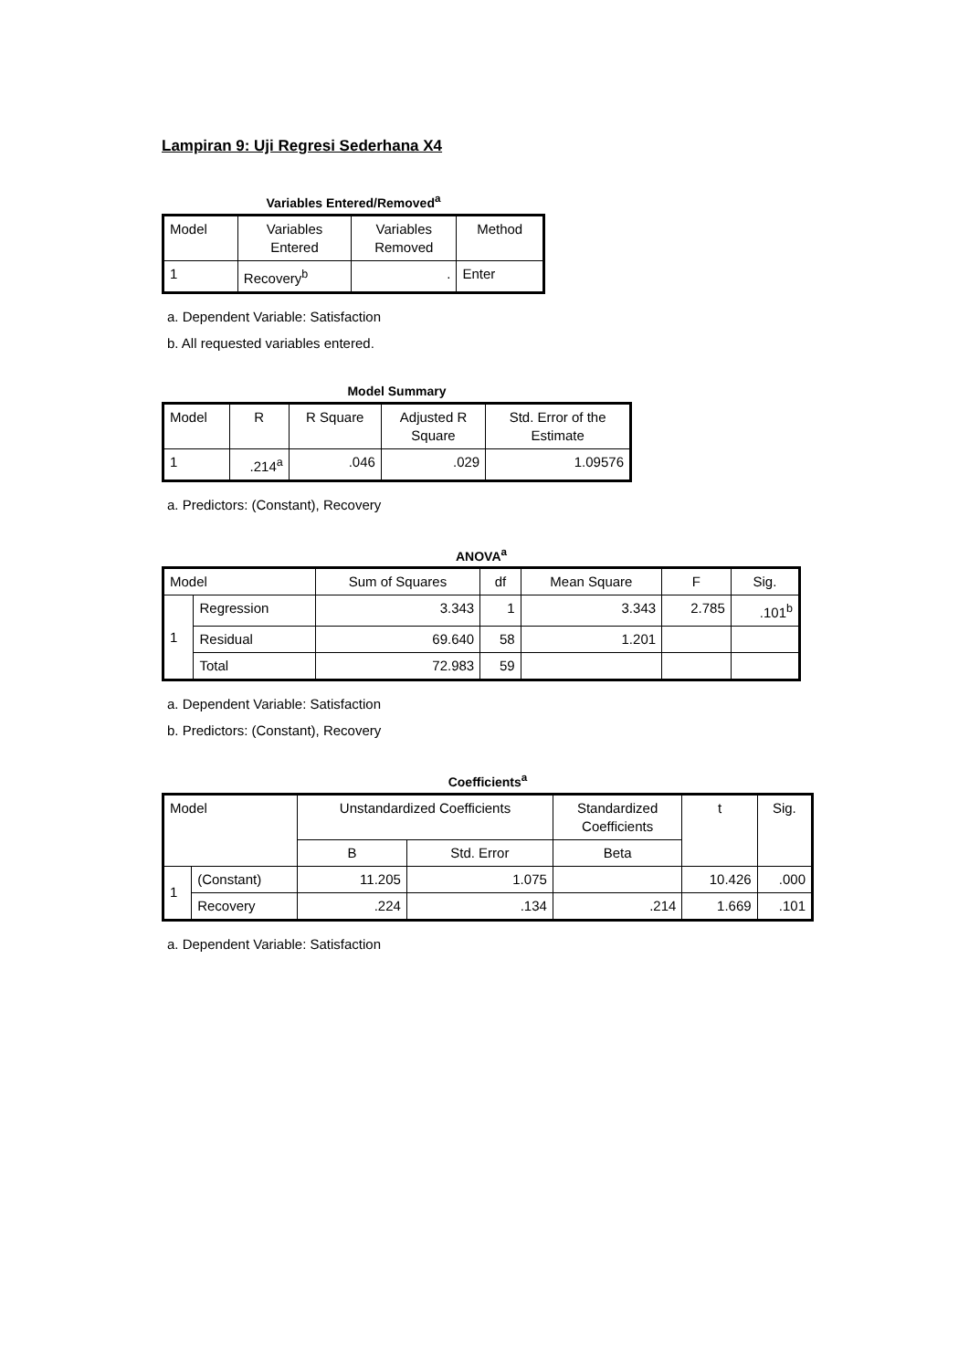Lampiran 9: Uji Regresi Sederhana X4
Variables Entered/Removed<sup>a</sup>
| Model | Variables Entered | Variables Removed | Method |
| --- | --- | --- | --- |
| 1 | Recovery<sup>b</sup> | . | Enter |
a. Dependent Variable: Satisfaction
b. All requested variables entered.
Model Summary
| Model | R | R Square | Adjusted R Square | Std. Error of the Estimate |
| --- | --- | --- | --- | --- |
| 1 | .214<sup>a</sup> | .046 | .029 | 1.09576 |
a. Predictors: (Constant), Recovery
ANOVA<sup>a</sup>
| Model | | Sum of Squares | df | Mean Square | F | Sig. |
| --- | --- | --- | --- | --- | --- | --- |
| 1 | Regression | 3.343 | 1 | 3.343 | 2.785 | .101<sup>b</sup> |
| | Residual | 69.640 | 58 | 1.201 | | |
| | Total | 72.983 | 59 | | | |
a. Dependent Variable: Satisfaction
b. Predictors: (Constant), Recovery
Coefficients<sup>a</sup>
| Model | | Unstandardized Coefficients | | Standardized Coefficients | t | Sig. |
| --- | --- | --- | --- | --- | --- | --- |
| | | B | Std. Error | Beta | | |
| 1 | (Constant) | 11.205 | 1.075 | | 10.426 | .000 |
| | Recovery | .224 | .134 | .214 | 1.669 | .101 |
a. Dependent Variable: Satisfaction